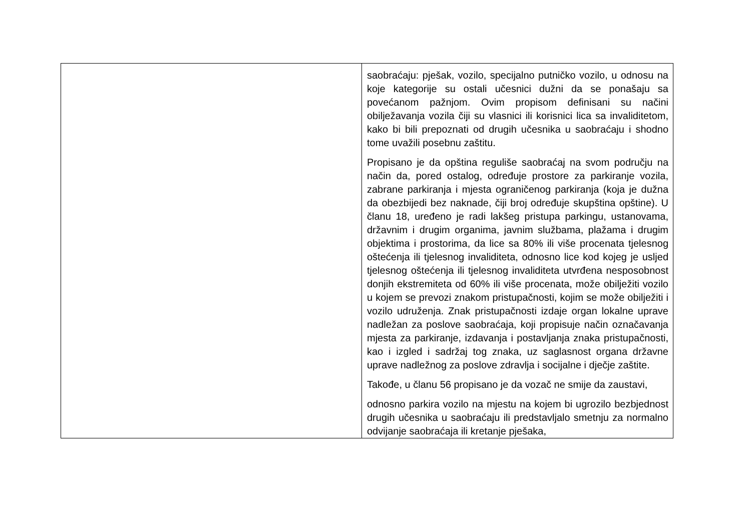| | saobraćaju: pješak, vozilo, specijalno putničko vozilo, u odnosu na koje kategorije su ostali učesnici dužni da se ponašaju sa povećanom pažnjom. Ovim propisom definisani su načini obilježavanja vozila čiji su vlasnici ili korisnici lica sa invaliditetom, kako bi bili prepoznati od drugih učesnika u saobraćaju i shodno tome uvažili posebnu zaštitu. Propisano je da opština reguliše saobraćaj na svom području na način da, pored ostalog, određuje prostore za parkiranje vozila, zabrane parkiranja i mjesta ograničenog parkiranja (koja je dužna da obezbijedi bez naknade, čiji broj određuje skupština opštine). U članu 18, uređeno je radi lakšeg pristupa parkingu, ustanovama, državnim i drugim organima, javnim službama, plažama i drugim objektima i prostorima, da lice sa 80% ili više procenata tjelesnog oštećenja ili tjelesnog invaliditeta, odnosno lice kod kojeg je usljed tjelesnog oštećenja ili tjelesnog invaliditeta utvrđena nesposobnost donjih ekstremiteta od 60% ili više procenata, može obilježiti vozilo u kojem se prevozi znakom pristupačnosti, kojim se može obilježiti i vozilo udruženja. Znak pristupačnosti izdaje organ lokalne uprave nadležan za poslove saobraćaja, koji propisuje način označavanja mjesta za parkiranje, izdavanja i postavljanja znaka pristupačnosti, kao i izgled i sadržaj tog znaka, uz saglasnost organa državne uprave nadležnog za poslove zdravlja i socijalne i dječje zaštite. Takođe, u članu 56 propisano je da vozač ne smije da zaustavi, odnosno parkira vozilo na mjestu na kojem bi ugrozilo bezbjednost drugih učesnika u saobraćaju ili predstavljalo smetnju za normalno odvijanje saobraćaja ili kretanje pješaka, |